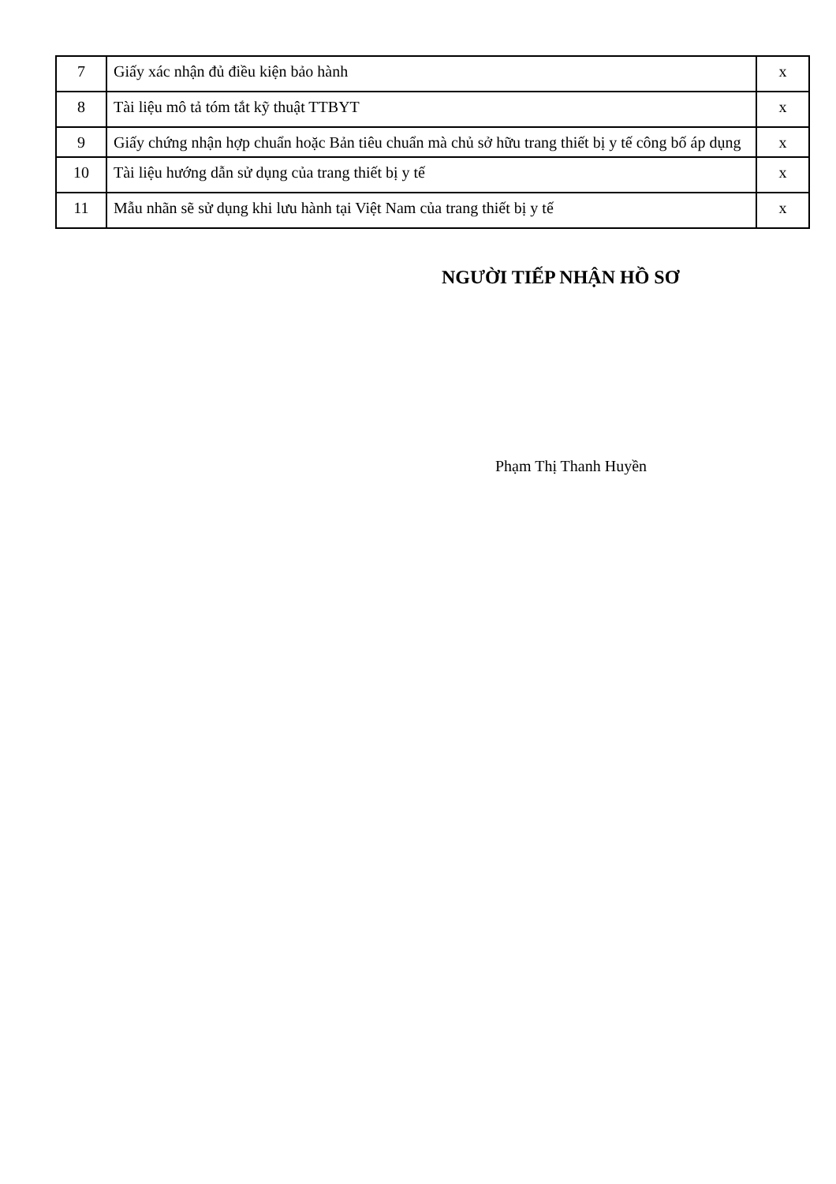| 7 | Giấy xác nhận đủ điều kiện bảo hành | x |
| 8 | Tài liệu mô tả tóm tắt kỹ thuật TTBYT | x |
| 9 | Giấy chứng nhận hợp chuẩn hoặc Bản tiêu chuẩn mà chủ sở hữu trang thiết bị y tế công bố áp dụng | x |
| 10 | Tài liệu hướng dẫn sử dụng của trang thiết bị y tế | x |
| 11 | Mẫu nhãn sẽ sử dụng khi lưu hành tại Việt Nam của trang thiết bị y tế | x |
NGƯỜI TIẾP NHẬN HỒ SƠ
Phạm Thị Thanh Huyền